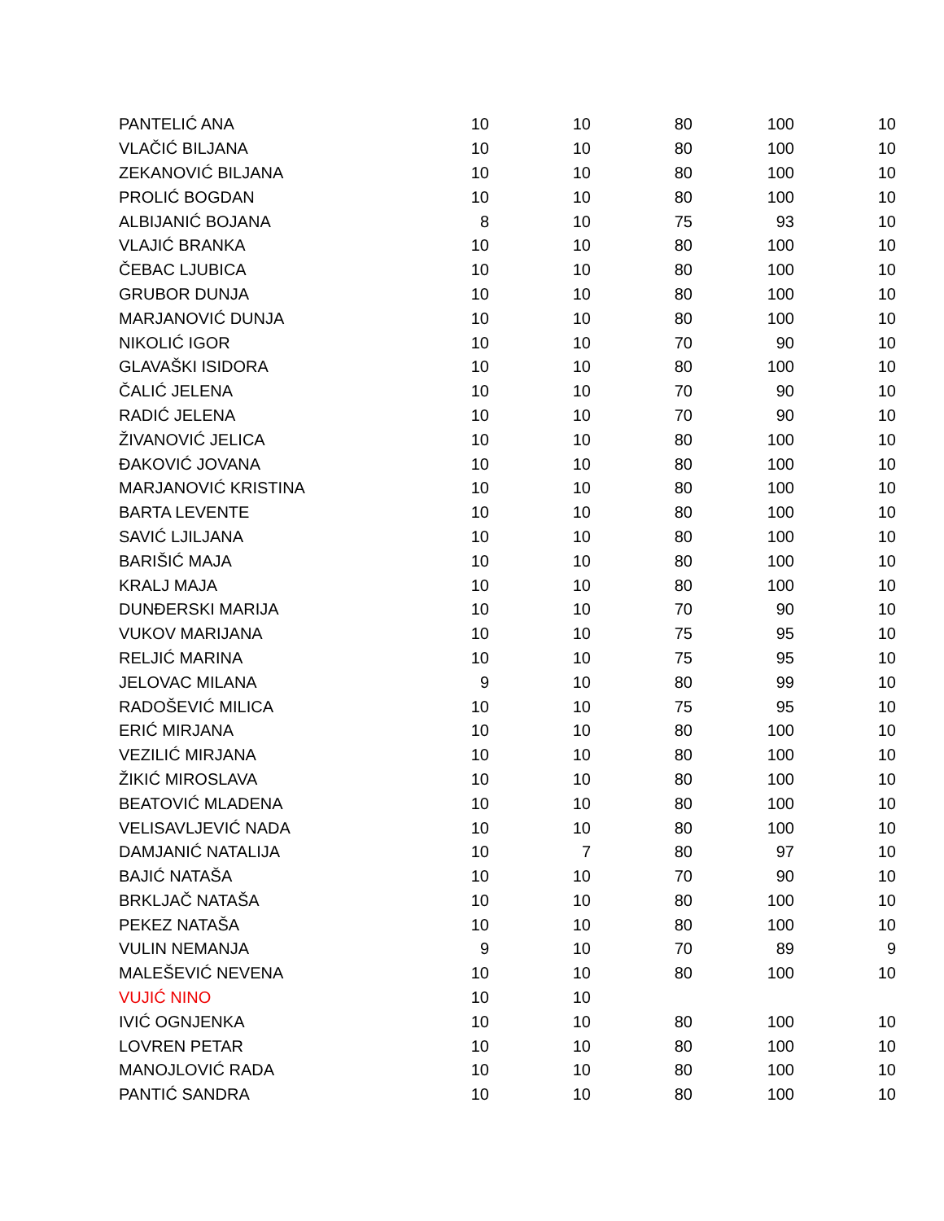| PANTELIĆ ANA | 10 | 10 | 80 | 100 | 10 |
| VLAČIĆ BILJANA | 10 | 10 | 80 | 100 | 10 |
| ZEKANOVIĆ BILJANA | 10 | 10 | 80 | 100 | 10 |
| PROLIĆ BOGDAN | 10 | 10 | 80 | 100 | 10 |
| ALBIJANIĆ BOJANA | 8 | 10 | 75 | 93 | 10 |
| VLAJIĆ BRANKA | 10 | 10 | 80 | 100 | 10 |
| ČEBAC LJUBICA | 10 | 10 | 80 | 100 | 10 |
| GRUBOR DUNJA | 10 | 10 | 80 | 100 | 10 |
| MARJANOVIĆ DUNJA | 10 | 10 | 80 | 100 | 10 |
| NIKOLIĆ IGOR | 10 | 10 | 70 | 90 | 10 |
| GLAVAŠKI ISIDORA | 10 | 10 | 80 | 100 | 10 |
| ČALIĆ JELENA | 10 | 10 | 70 | 90 | 10 |
| RADIĆ JELENA | 10 | 10 | 70 | 90 | 10 |
| ŽIVANOVIĆ JELICA | 10 | 10 | 80 | 100 | 10 |
| ĐAKOVIĆ JOVANA | 10 | 10 | 80 | 100 | 10 |
| MARJANOVIĆ KRISTINA | 10 | 10 | 80 | 100 | 10 |
| BARTA LEVENTE | 10 | 10 | 80 | 100 | 10 |
| SAVIĆ LJILJANA | 10 | 10 | 80 | 100 | 10 |
| BARIŠIĆ MAJA | 10 | 10 | 80 | 100 | 10 |
| KRALJ MAJA | 10 | 10 | 80 | 100 | 10 |
| DUNĐERSKI MARIJA | 10 | 10 | 70 | 90 | 10 |
| VUKOV MARIJANA | 10 | 10 | 75 | 95 | 10 |
| RELJIĆ MARINA | 10 | 10 | 75 | 95 | 10 |
| JELOVAC MILANA | 9 | 10 | 80 | 99 | 10 |
| RADOŠEVIĆ MILICA | 10 | 10 | 75 | 95 | 10 |
| ERIĆ MIRJANA | 10 | 10 | 80 | 100 | 10 |
| VEZILIĆ MIRJANA | 10 | 10 | 80 | 100 | 10 |
| ŽIKIĆ MIROSLAVA | 10 | 10 | 80 | 100 | 10 |
| BEATOVIĆ MLADENA | 10 | 10 | 80 | 100 | 10 |
| VELISAVLJEVIĆ NADA | 10 | 10 | 80 | 100 | 10 |
| DAMJANIĆ NATALIJA | 10 | 7 | 80 | 97 | 10 |
| BAJIĆ NATAŠA | 10 | 10 | 70 | 90 | 10 |
| BRKLJAČ NATAŠA | 10 | 10 | 80 | 100 | 10 |
| PEKEZ NATAŠA | 10 | 10 | 80 | 100 | 10 |
| VULIN NEMANJA | 9 | 10 | 70 | 89 | 9 |
| MALEŠEVIĆ NEVENA | 10 | 10 | 80 | 100 | 10 |
| VUJIĆ NINO | 10 | 10 | | | |
| IVIĆ OGNJENKA | 10 | 10 | 80 | 100 | 10 |
| LOVREN PETAR | 10 | 10 | 80 | 100 | 10 |
| MANOJLOVIĆ RADA | 10 | 10 | 80 | 100 | 10 |
| PANTIĆ SANDRA | 10 | 10 | 80 | 100 | 10 |